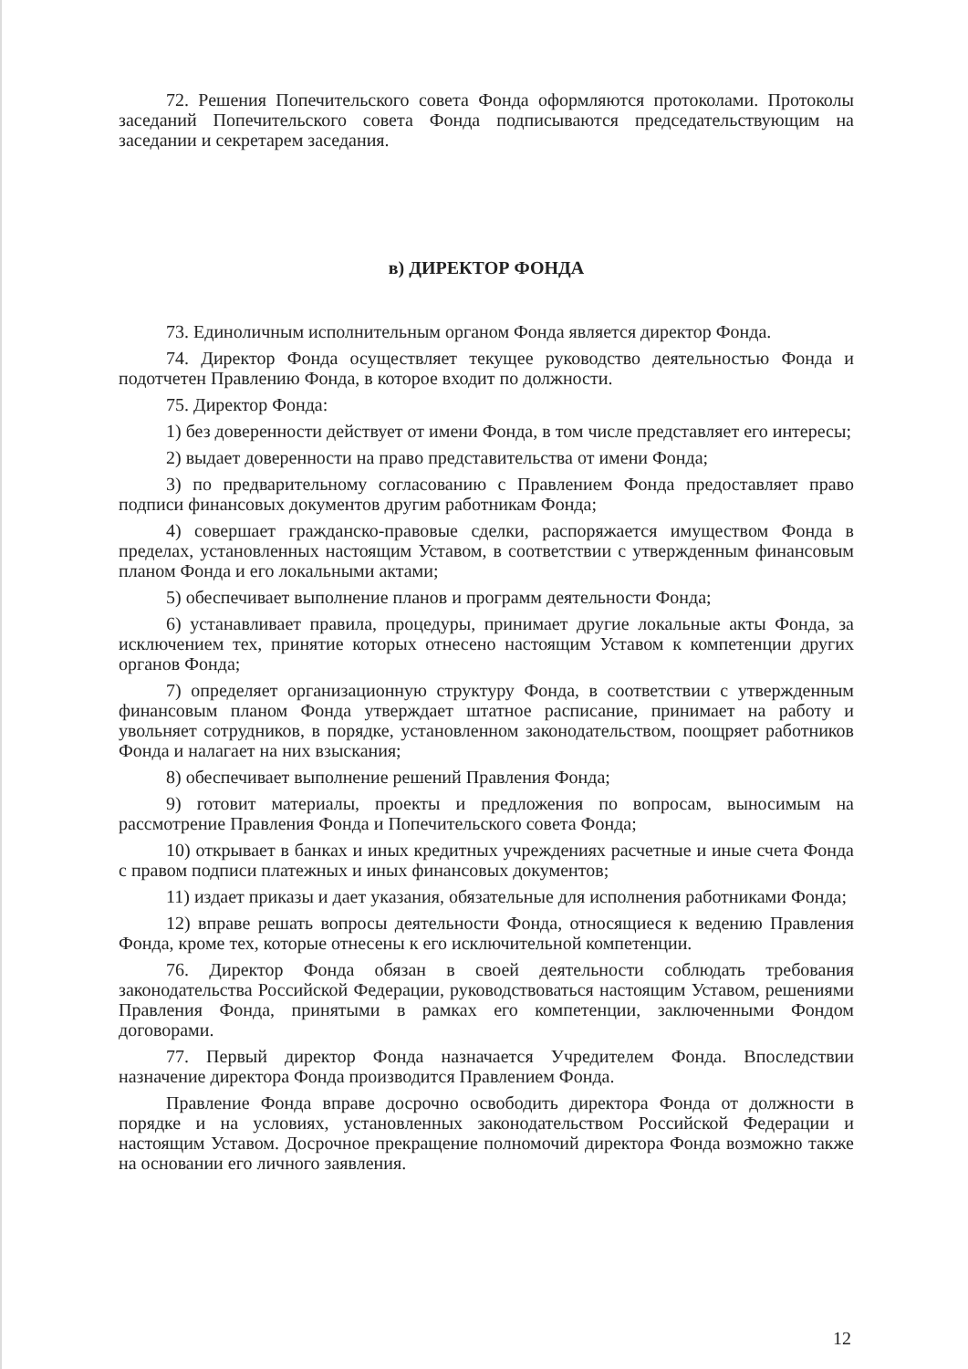72. Решения Попечительского совета Фонда оформляются протоколами. Протоколы заседаний Попечительского совета Фонда подписываются председательствующим на заседании и секретарем заседания.
в) ДИРЕКТОР ФОНДА
73. Единоличным исполнительным органом Фонда является директор Фонда.
74. Директор Фонда осуществляет текущее руководство деятельностью Фонда и подотчетен Правлению Фонда, в которое входит по должности.
75. Директор Фонда:
1) без доверенности действует от имени Фонда, в том числе представляет его интересы;
2) выдает доверенности на право представительства от имени Фонда;
3) по предварительному согласованию с Правлением Фонда предоставляет право подписи финансовых документов другим работникам Фонда;
4) совершает гражданско-правовые сделки, распоряжается имуществом Фонда в пределах, установленных настоящим Уставом, в соответствии с утвержденным финансовым планом Фонда и его локальными актами;
5) обеспечивает выполнение планов и программ деятельности Фонда;
6) устанавливает правила, процедуры, принимает другие локальные акты Фонда, за исключением тех, принятие которых отнесено настоящим Уставом к компетенции других органов Фонда;
7) определяет организационную структуру Фонда, в соответствии с утвержденным финансовым планом Фонда утверждает штатное расписание, принимает на работу и увольняет сотрудников, в порядке, установленном законодательством, поощряет работников Фонда и налагает на них взыскания;
8) обеспечивает выполнение решений Правления Фонда;
9) готовит материалы, проекты и предложения по вопросам, выносимым на рассмотрение Правления Фонда и Попечительского совета Фонда;
10) открывает в банках и иных кредитных учреждениях расчетные и иные счета Фонда с правом подписи платежных и иных финансовых документов;
11) издает приказы и дает указания, обязательные для исполнения работниками Фонда;
12) вправе решать вопросы деятельности Фонда, относящиеся к ведению Правления Фонда, кроме тех, которые отнесены к его исключительной компетенции.
76. Директор Фонда обязан в своей деятельности соблюдать требования законодательства Российской Федерации, руководствоваться настоящим Уставом, решениями Правления Фонда, принятыми в рамках его компетенции, заключенными Фондом договорами.
77. Первый директор Фонда назначается Учредителем Фонда. Впоследствии назначение директора Фонда производится Правлением Фонда.
Правление Фонда вправе досрочно освободить директора Фонда от должности в порядке и на условиях, установленных законодательством Российской Федерации и настоящим Уставом. Досрочное прекращение полномочий директора Фонда возможно также на основании его личного заявления.
12